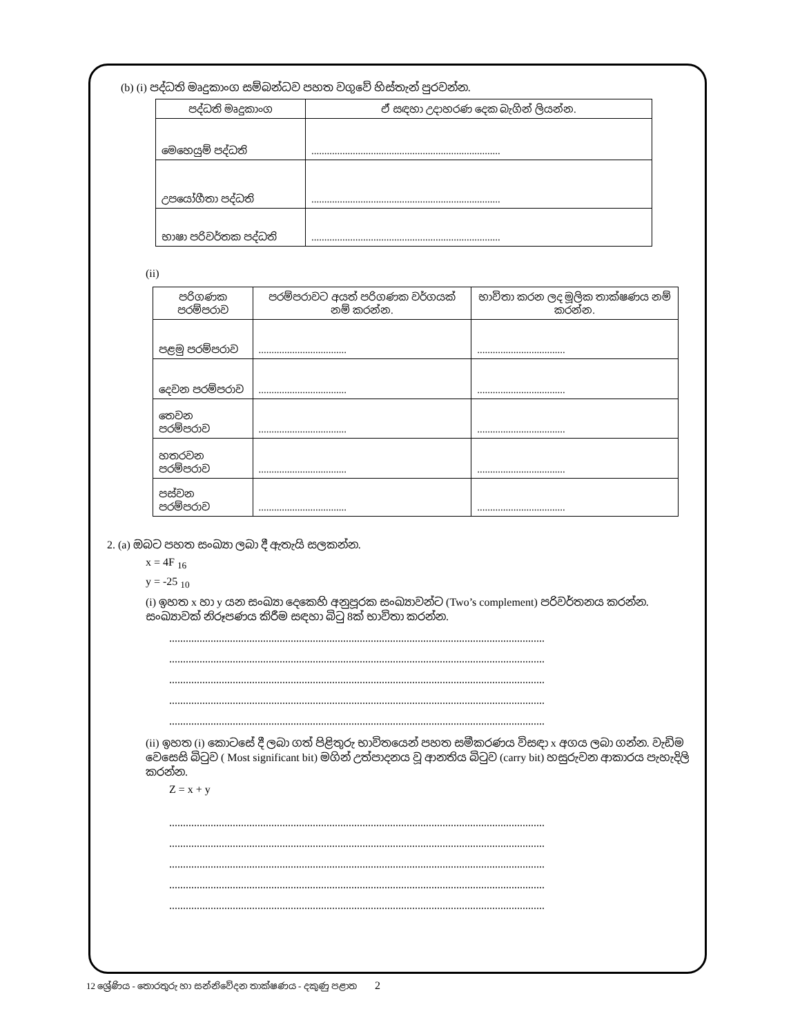(b) (i) පද්ධති මෘදුකාංග සම්බන්ධව පහත වගුවේ හිස්තැන් පුරවන්න.
| පද්ධති මෘදුකාංග | ඒ සඳහා උදාහරණ දෙක බැගින් ලියන්න. |
| --- | --- |
| මෙහෙයුම් පද්ධති | ......................................................................... |
| උපයෝගීතා පද්ධති | ......................................................................... |
| භාෂා පරිවර්තක පද්ධති | ......................................................................... |
(ii)
| පරිගණක පරම්පරාව | පරම්පරාවට අයත් පරිගණක වර්ගයක් නම් කරන්න. | භාවිතා කරන ලද මූලික තාක්ෂණය නම් කරන්න. |
| --- | --- | --- |
| පළමු පරම්පරාව | .................................. | .................................. |
| දෙවන පරම්පරාව | .................................. | .................................. |
| තෙවන පරම්පරාව | .................................. | .................................. |
| හතරවන පරම්පරාව | .................................. | .................................. |
| පස්වන පරම්පරාව | .................................. | .................................. |
2. (a) ඔබට පහත සංඛ්‍යා ලබා දී ඇතැයි සලකන්න.
x = 4F <sub>16</sub>
y = -25 <sub>10</sub>
(i) ඉහත x හා y යන සංඛ්‍යා දෙකෙහි අනුපූරක සංඛ්‍යාවන්ට (Two’s complement) පරිවර්තනය කරන්න. සංඛ්‍යාවක් නිරූපණය කිරීම සඳහා බිටු 8ක් භාවිතා කරන්න.
........................................................................................................................................
........................................................................................................................................
........................................................................................................................................
........................................................................................................................................
........................................................................................................................................
(ii) ඉහත (i) කොටසේ දී ලබා ගත් පිළිතුරු භාවිතයෙන් පහත සමීකරණය විසඳා x අගය ලබා ගන්න. වැඩිම වෙසෙසි බිටුව ( Most significant bit) මගින් උත්පාදනය වූ ආනතිය බිටුව (carry bit) හසුරුවන ආකාරය පැහැදිලි කරන්න.
Z = x + y
........................................................................................................................................
........................................................................................................................................
........................................................................................................................................
........................................................................................................................................
........................................................................................................................................
12 ශ්‍රේණිය - තොරතුරු හා සන්නිවේදන තාක්ෂණය - දකුණු පළාත 2